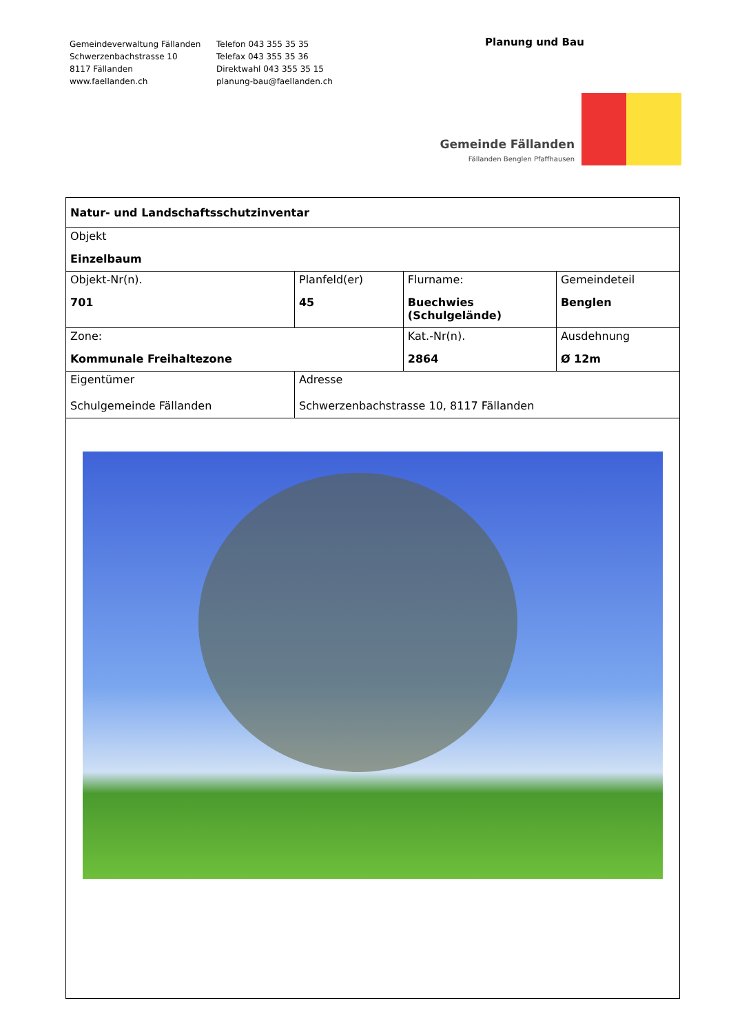Gemeindeverwaltung Fällanden
Schwerzenbachstrasse 10
8117 Fällanden
www.faellanden.ch
Telefon 043 355 35 35
Telefax 043 355 35 36
Direktwahl 043 355 35 15
planung-bau@faellanden.ch
Planung und Bau
Gemeinde Fällanden
Fällanden Benglen Pfaffhausen
| Natur- und Landschaftsschutzinventar | | | | |
| Objekt Einzelbaum | | | | |
| Objekt-Nr(n). 701 | | Planfeld(er) 45 | Flurname: Buechwies (Schulgelände) | Gemeindeteil Benglen |
| Zone: Kommunale Freihaltezone | | | Kat.-Nr(n). 2864 | Ausdehnung Ø 12m |
| Eigentümer Schulgemeinde Fällanden | Adresse Schwerzenbachstrasse 10, 8117 Fällanden | | | |